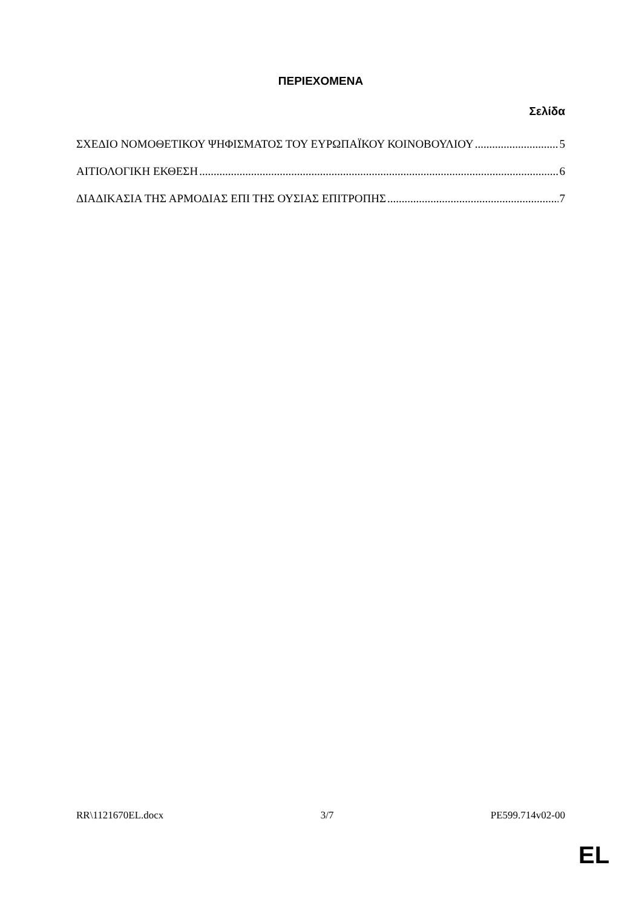ΠΕΡΙΕΧΟΜΕΝΑ
Σελίδα
ΣΧΕΔΙΟ ΝΟΜΟΘΕΤΙΚΟΥ ΨΗΦΙΣΜΑΤΟΣ ΤΟΥ ΕΥΡΩΠΑΪΚΟΥ ΚΟΙΝΟΒΟΥΛΙΟΥ 5
ΑΙΤΙΟΛΟΓΙΚΗ ΕΚΘΕΣΗ 6
ΔΙΑΔΙΚΑΣΙΑ ΤΗΣ ΑΡΜΟΔΙΑΣ ΕΠΙ ΤΗΣ ΟΥΣΙΑΣ ΕΠΙΤΡΟΠΗΣ 7
RR\1121670EL.docx 3/7 PE599.714v02-00
EL